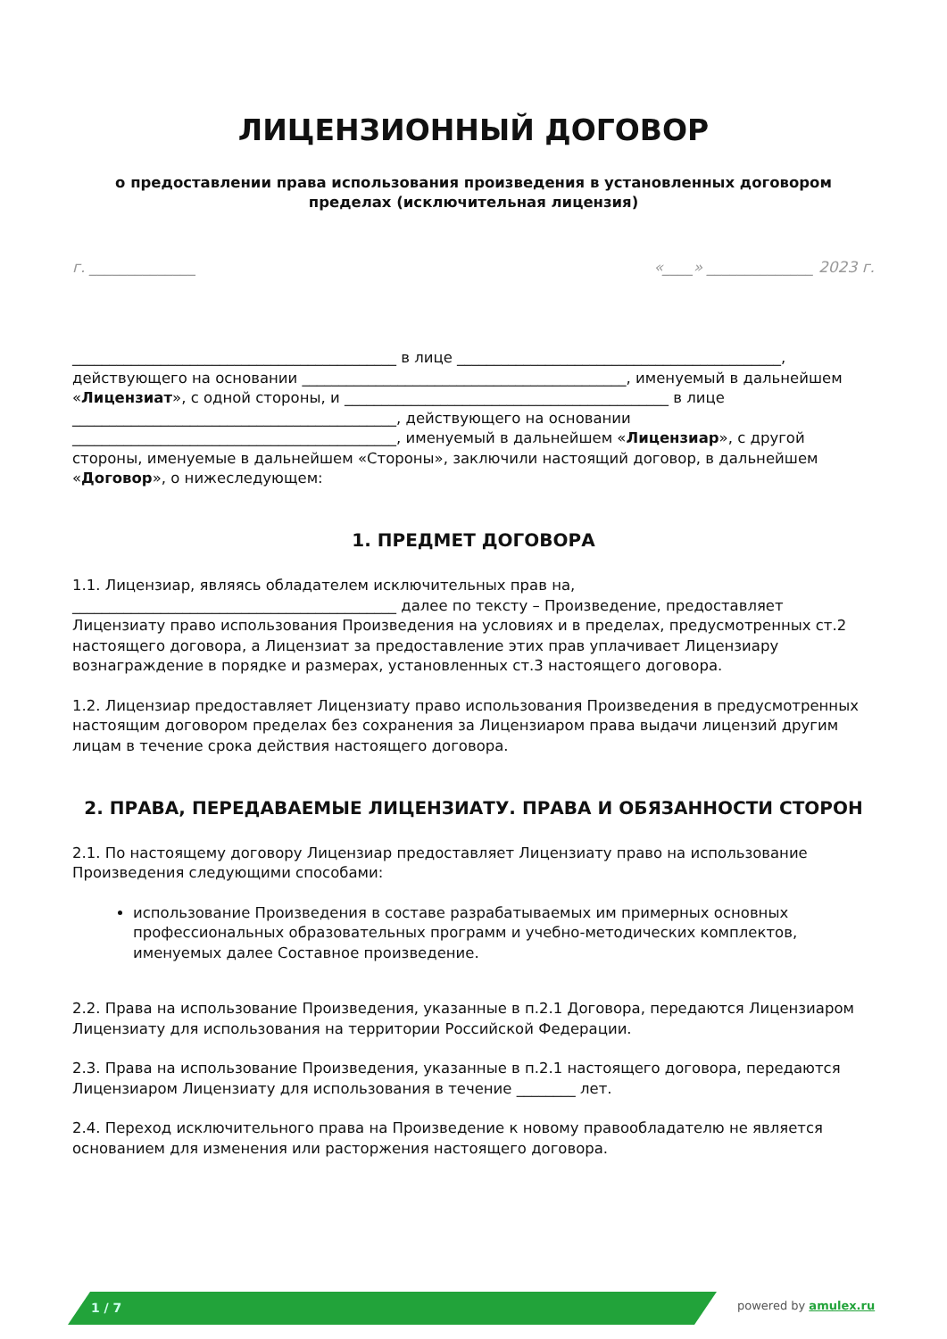ЛИЦЕНЗИОННЫЙ ДОГОВОР
о предоставлении права использования произведения в установленных договором пределах (исключительная лицензия)
г. ______________ «____» ______________ 2023 г.
____________________________________________ в лице ____________________________________________, действующего на основании ____________________________________________, именуемый в дальнейшем «Лицензиат», с одной стороны, и ____________________________________________ в лице ____________________________________________, действующего на основании ____________________________________________, именуемый в дальнейшем «Лицензиар», с другой стороны, именуемые в дальнейшем «Стороны», заключили настоящий договор, в дальнейшем «Договор», о нижеследующем:
1. ПРЕДМЕТ ДОГОВОРА
1.1. Лицензиар, являясь обладателем исключительных прав на, ____________________________________________ далее по тексту – Произведение, предоставляет Лицензиату право использования Произведения на условиях и в пределах, предусмотренных ст.2 настоящего договора, а Лицензиат за предоставление этих прав уплачивает Лицензиару вознаграждение в порядке и размерах, установленных ст.3 настоящего договора.
1.2. Лицензиар предоставляет Лицензиату право использования Произведения в предусмотренных настоящим договором пределах без сохранения за Лицензиаром права выдачи лицензий другим лицам в течение срока действия настоящего договора.
2. ПРАВА, ПЕРЕДАВАЕМЫЕ ЛИЦЕНЗИАТУ. ПРАВА И ОБЯЗАННОСТИ СТОРОН
2.1. По настоящему договору Лицензиар предоставляет Лицензиату право на использование Произведения следующими способами:
использование Произведения в составе разрабатываемых им примерных основных профессиональных образовательных программ и учебно-методических комплектов, именуемых далее Составное произведение.
2.2. Права на использование Произведения, указанные в п.2.1 Договора, передаются Лицензиаром Лицензиату для использования на территории Российской Федерации.
2.3. Права на использование Произведения, указанные в п.2.1 настоящего договора, передаются Лицензиаром Лицензиату для использования в течение ________ лет.
2.4. Переход исключительного права на Произведение к новому правообладателю не является основанием для изменения или расторжения настоящего договора.
1 / 7 powered by amulex.ru